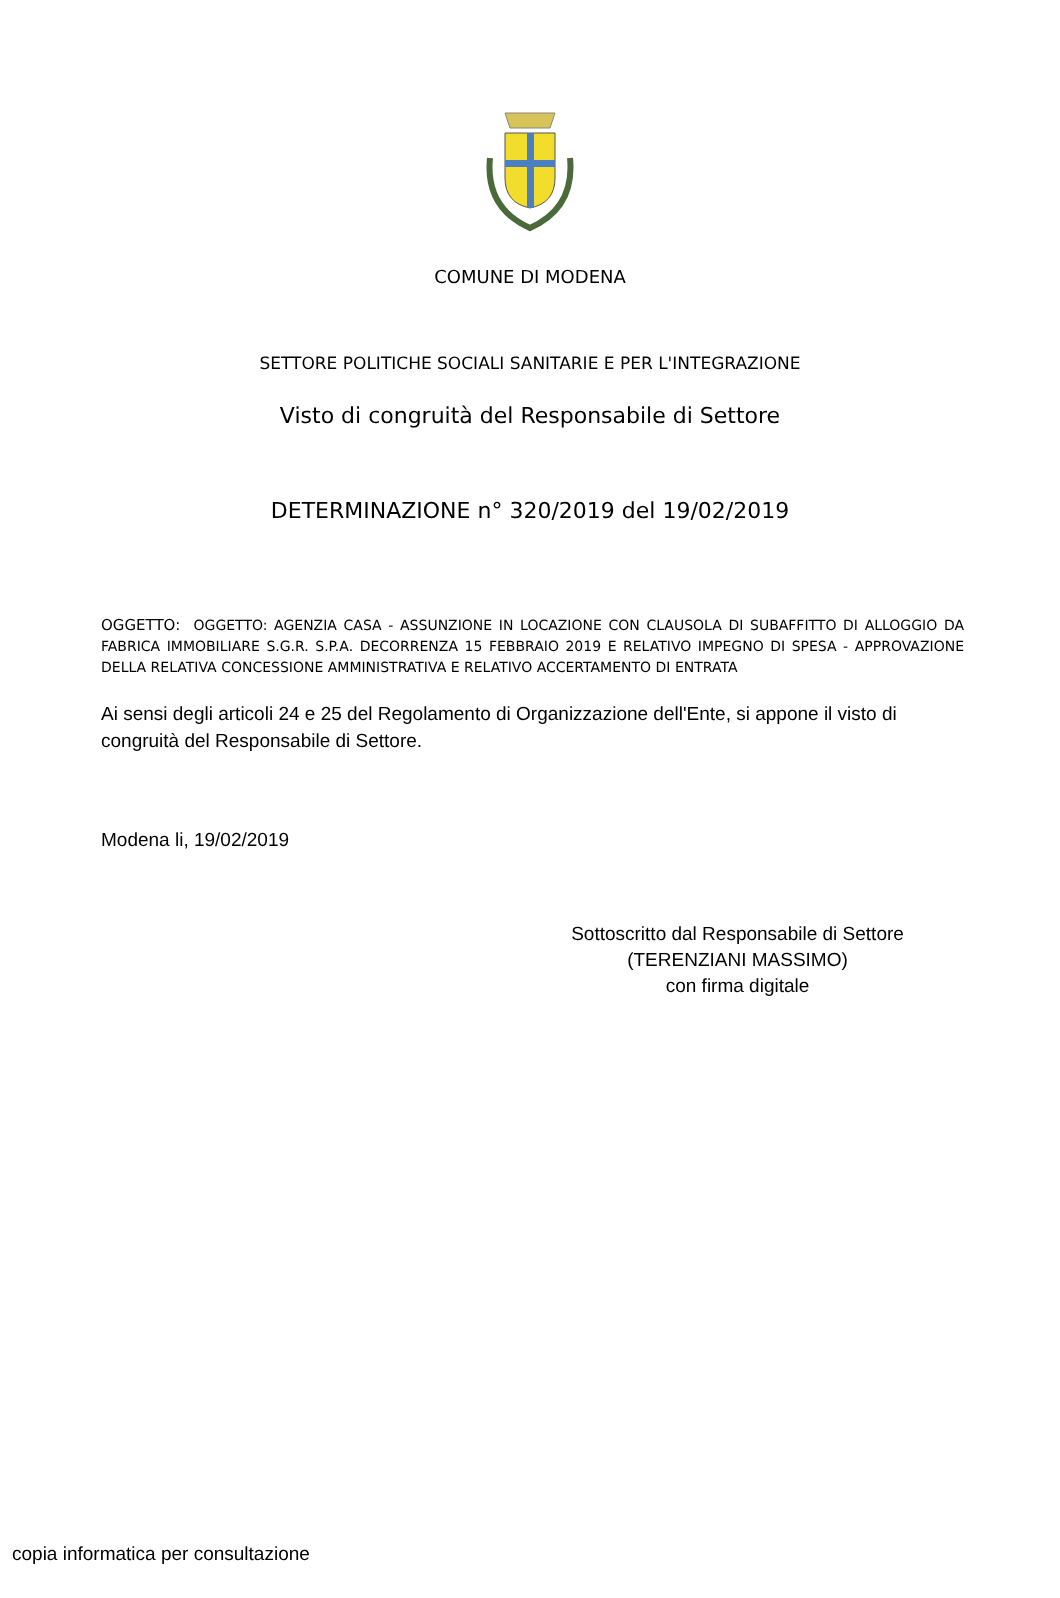COMUNE DI MODENA
SETTORE POLITICHE SOCIALI SANITARIE E PER L'INTEGRAZIONE
Visto di congruità del Responsabile di Settore
DETERMINAZIONE n° 320/2019 del 19/02/2019
OGGETTO: OGGETTO: AGENZIA CASA - ASSUNZIONE IN LOCAZIONE CON CLAUSOLA DI SUBAFFITTO DI ALLOGGIO DA FABRICA IMMOBILIARE S.G.R. S.P.A. DECORRENZA 15 FEBBRAIO 2019 E RELATIVO IMPEGNO DI SPESA - APPROVAZIONE DELLA RELATIVA CONCESSIONE AMMINISTRATIVA E RELATIVO ACCERTAMENTO DI ENTRATA
Ai sensi degli articoli 24 e 25 del Regolamento di Organizzazione dell'Ente, si appone il visto di congruità del Responsabile di Settore.
Modena li, 19/02/2019
Sottoscritto dal Responsabile di Settore
(TERENZIANI MASSIMO)
con firma digitale
copia informatica per consultazione